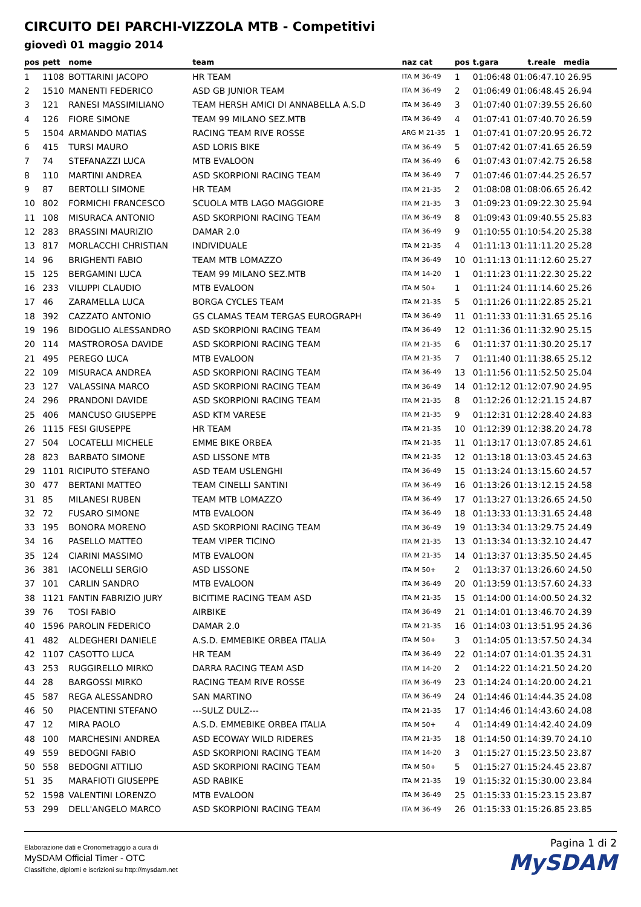CIRCUITO DEI PARCHI-VIZZOLA MTB - Competitivi
giovedì 01 maggio 2014
| pos | pett | nome | team | naz cat | pos | t.gara t.reale media |
| --- | --- | --- | --- | --- | --- | --- |
| 1 | 1108 | BOTTARINI JACOPO | HR TEAM | ITA M 36-49 | 1 | 01:06:48 01:06:47.10 26.95 |
| 2 | 1510 | MANENTI FEDERICO | ASD GB JUNIOR TEAM | ITA M 36-49 | 2 | 01:06:49 01:06:48.45 26.94 |
| 3 | 121 | RANESI MASSIMILIANO | TEAM HERSH AMICI DI ANNABELLA A.S.D | ITA M 36-49 | 3 | 01:07:40 01:07:39.55 26.60 |
| 4 | 126 | FIORE SIMONE | TEAM 99 MILANO SEZ.MTB | ITA M 36-49 | 4 | 01:07:41 01:07:40.70 26.59 |
| 5 | 1504 | ARMANDO MATIAS | RACING TEAM RIVE ROSSE | ARG M 21-35 | 1 | 01:07:41 01:07:20.95 26.72 |
| 6 | 415 | TURSI MAURO | ASD LORIS BIKE | ITA M 36-49 | 5 | 01:07:42 01:07:41.65 26.59 |
| 7 | 74 | STEFANAZZI LUCA | MTB EVALOON | ITA M 36-49 | 6 | 01:07:43 01:07:42.75 26.58 |
| 8 | 110 | MARTINI ANDREA | ASD SKORPIONI RACING TEAM | ITA M 36-49 | 7 | 01:07:46 01:07:44.25 26.57 |
| 9 | 87 | BERTOLLI SIMONE | HR TEAM | ITA M 21-35 | 2 | 01:08:08 01:08:06.65 26.42 |
| 10 | 802 | FORMICHI FRANCESCO | SCUOLA MTB LAGO MAGGIORE | ITA M 21-35 | 3 | 01:09:23 01:09:22.30 25.94 |
| 11 | 108 | MISURACA ANTONIO | ASD SKORPIONI RACING TEAM | ITA M 36-49 | 8 | 01:09:43 01:09:40.55 25.83 |
| 12 | 283 | BRASSINI MAURIZIO | DAMAR 2.0 | ITA M 36-49 | 9 | 01:10:55 01:10:54.20 25.38 |
| 13 | 817 | MORLACCHI CHRISTIAN | INDIVIDUALE | ITA M 21-35 | 4 | 01:11:13 01:11:11.20 25.28 |
| 14 | 96 | BRIGHENTI FABIO | TEAM MTB LOMAZZO | ITA M 36-49 | 10 | 01:11:13 01:11:12.60 25.27 |
| 15 | 125 | BERGAMINI LUCA | TEAM 99 MILANO SEZ.MTB | ITA M 14-20 | 1 | 01:11:23 01:11:22.30 25.22 |
| 16 | 233 | VILUPPI CLAUDIO | MTB EVALOON | ITA M 50+ | 1 | 01:11:24 01:11:14.60 25.26 |
| 17 | 46 | ZARAMELLA LUCA | BORGA CYCLES TEAM | ITA M 21-35 | 5 | 01:11:26 01:11:22.85 25.21 |
| 18 | 392 | CAZZATO ANTONIO | GS CLAMAS TEAM TERGAS EUROGRAPH | ITA M 36-49 | 11 | 01:11:33 01:11:31.65 25.16 |
| 19 | 196 | BIDOGLIO ALESSANDRO | ASD SKORPIONI RACING TEAM | ITA M 36-49 | 12 | 01:11:36 01:11:32.90 25.15 |
| 20 | 114 | MASTROROSA DAVIDE | ASD SKORPIONI RACING TEAM | ITA M 21-35 | 6 | 01:11:37 01:11:30.20 25.17 |
| 21 | 495 | PEREGO LUCA | MTB EVALOON | ITA M 21-35 | 7 | 01:11:40 01:11:38.65 25.12 |
| 22 | 109 | MISURACA ANDREA | ASD SKORPIONI RACING TEAM | ITA M 36-49 | 13 | 01:11:56 01:11:52.50 25.04 |
| 23 | 127 | VALASSINA MARCO | ASD SKORPIONI RACING TEAM | ITA M 36-49 | 14 | 01:12:12 01:12:07.90 24.95 |
| 24 | 296 | PRANDONI DAVIDE | ASD SKORPIONI RACING TEAM | ITA M 21-35 | 8 | 01:12:26 01:12:21.15 24.87 |
| 25 | 406 | MANCUSO GIUSEPPE | ASD KTM VARESE | ITA M 21-35 | 9 | 01:12:31 01:12:28.40 24.83 |
| 26 | 1115 | FESI GIUSEPPE | HR TEAM | ITA M 21-35 | 10 | 01:12:39 01:12:38.20 24.78 |
| 27 | 504 | LOCATELLI MICHELE | EMME BIKE ORBEA | ITA M 21-35 | 11 | 01:13:17 01:13:07.85 24.61 |
| 28 | 823 | BARBATO SIMONE | ASD LISSONE MTB | ITA M 21-35 | 12 | 01:13:18 01:13:03.45 24.63 |
| 29 | 1101 | RICIPUTO STEFANO | ASD TEAM USLENGHI | ITA M 36-49 | 15 | 01:13:24 01:13:15.60 24.57 |
| 30 | 477 | BERTANI MATTEO | TEAM CINELLI SANTINI | ITA M 36-49 | 16 | 01:13:26 01:13:12.15 24.58 |
| 31 | 85 | MILANESI RUBEN | TEAM MTB LOMAZZO | ITA M 36-49 | 17 | 01:13:27 01:13:26.65 24.50 |
| 32 | 72 | FUSARO SIMONE | MTB EVALOON | ITA M 36-49 | 18 | 01:13:33 01:13:31.65 24.48 |
| 33 | 195 | BONORA MORENO | ASD SKORPIONI RACING TEAM | ITA M 36-49 | 19 | 01:13:34 01:13:29.75 24.49 |
| 34 | 16 | PASELLO MATTEO | TEAM VIPER TICINO | ITA M 21-35 | 13 | 01:13:34 01:13:32.10 24.47 |
| 35 | 124 | CIARINI MASSIMO | MTB EVALOON | ITA M 21-35 | 14 | 01:13:37 01:13:35.50 24.45 |
| 36 | 381 | IACONELLI SERGIO | ASD LISSONE | ITA M 50+ | 2 | 01:13:37 01:13:26.60 24.50 |
| 37 | 101 | CARLIN SANDRO | MTB EVALOON | ITA M 36-49 | 20 | 01:13:59 01:13:57.60 24.33 |
| 38 | 1121 | FANTIN FABRIZIO JURY | BICITIME RACING TEAM ASD | ITA M 21-35 | 15 | 01:14:00 01:14:00.50 24.32 |
| 39 | 76 | TOSI FABIO | AIRBIKE | ITA M 36-49 | 21 | 01:14:01 01:13:46.70 24.39 |
| 40 | 1596 | PAROLIN FEDERICO | DAMAR 2.0 | ITA M 21-35 | 16 | 01:14:03 01:13:51.95 24.36 |
| 41 | 482 | ALDEGHERI DANIELE | A.S.D. EMMEBIKE ORBEA ITALIA | ITA M 50+ | 3 | 01:14:05 01:13:57.50 24.34 |
| 42 | 1107 | CASOTTO LUCA | HR TEAM | ITA M 36-49 | 22 | 01:14:07 01:14:01.35 24.31 |
| 43 | 253 | RUGGIRELLO MIRKO | DARRA RACING TEAM ASD | ITA M 14-20 | 2 | 01:14:22 01:14:21.50 24.20 |
| 44 | 28 | BARGOSSI MIRKO | RACING TEAM RIVE ROSSE | ITA M 36-49 | 23 | 01:14:24 01:14:20.00 24.21 |
| 45 | 587 | REGA ALESSANDRO | SAN MARTINO | ITA M 36-49 | 24 | 01:14:46 01:14:44.35 24.08 |
| 46 | 50 | PIACENTINI STEFANO | ---SULZ DULZ--- | ITA M 21-35 | 17 | 01:14:46 01:14:43.60 24.08 |
| 47 | 12 | MIRA PAOLO | A.S.D. EMMEBIKE ORBEA ITALIA | ITA M 50+ | 4 | 01:14:49 01:14:42.40 24.09 |
| 48 | 100 | MARCHESINI ANDREA | ASD ECOWAY WILD RIDERES | ITA M 21-35 | 18 | 01:14:50 01:14:39.70 24.10 |
| 49 | 559 | BEDOGNI FABIO | ASD SKORPIONI RACING TEAM | ITA M 14-20 | 3 | 01:15:27 01:15:23.50 23.87 |
| 50 | 558 | BEDOGNI ATTILIO | ASD SKORPIONI RACING TEAM | ITA M 50+ | 5 | 01:15:27 01:15:24.45 23.87 |
| 51 | 35 | MARAFIOTI GIUSEPPE | ASD RABIKE | ITA M 21-35 | 19 | 01:15:32 01:15:30.00 23.84 |
| 52 | 1598 | VALENTINI LORENZO | MTB EVALOON | ITA M 36-49 | 25 | 01:15:33 01:15:23.15 23.87 |
| 53 | 299 | DELL'ANGELO MARCO | ASD SKORPIONI RACING TEAM | ITA M 36-49 | 26 | 01:15:33 01:15:26.85 23.85 |
Elaborazione dati e Cronometraggio a cura di
MySDAM Official Timer - OTC
Classifiche, diplomi e iscrizioni su http://mysdam.net
Pagina 1 di 2
MySDAM